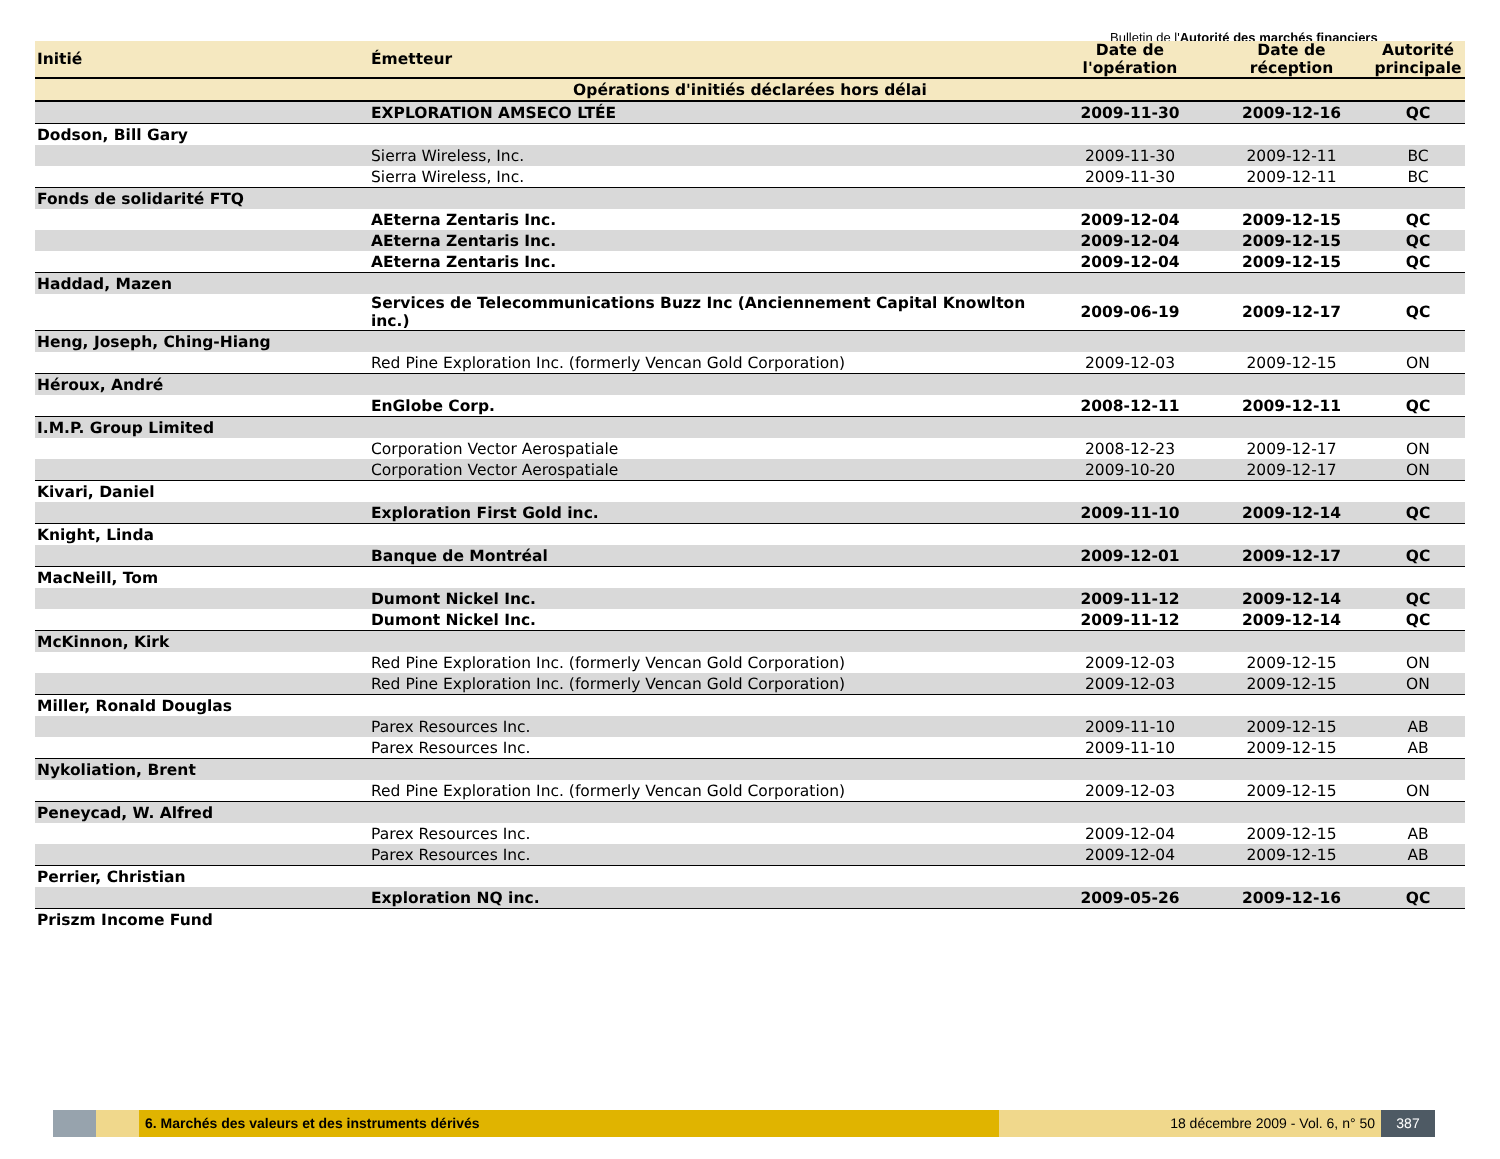Bulletin de l'Autorité des marchés financiers
| Opérations d'initiés déclarées hors délai | | | | |
| Initié | Émetteur | Date de l'opération | Date de réception | Autorité principale |
| | EXPLORATION AMSECO LTÉE | 2009-11-30 | 2009-12-16 | QC |
| Dodson, Bill Gary | | | | |
| | Sierra Wireless, Inc. | 2009-11-30 | 2009-12-11 | BC |
| | Sierra Wireless, Inc. | 2009-11-30 | 2009-12-11 | BC |
| Fonds de solidarité FTQ | | | | |
| | AEterna Zentaris Inc. | 2009-12-04 | 2009-12-15 | QC |
| | AEterna Zentaris Inc. | 2009-12-04 | 2009-12-15 | QC |
| | AEterna Zentaris Inc. | 2009-12-04 | 2009-12-15 | QC |
| Haddad, Mazen | | | | |
| | Services de Telecommunications Buzz Inc (Anciennement Capital Knowlton inc.) | 2009-06-19 | 2009-12-17 | QC |
| Heng, Joseph, Ching-Hiang | | | | |
| | Red Pine Exploration Inc. (formerly Vencan Gold Corporation) | 2009-12-03 | 2009-12-15 | ON |
| Héroux, André | | | | |
| | EnGlobe Corp. | 2008-12-11 | 2009-12-11 | QC |
| I.M.P. Group Limited | | | | |
| | Corporation Vector Aerospatiale | 2008-12-23 | 2009-12-17 | ON |
| | Corporation Vector Aerospatiale | 2009-10-20 | 2009-12-17 | ON |
| Kivari, Daniel | | | | |
| | Exploration First Gold inc. | 2009-11-10 | 2009-12-14 | QC |
| Knight, Linda | | | | |
| | Banque de Montréal | 2009-12-01 | 2009-12-17 | QC |
| MacNeill, Tom | | | | |
| | Dumont Nickel Inc. | 2009-11-12 | 2009-12-14 | QC |
| | Dumont Nickel Inc. | 2009-11-12 | 2009-12-14 | QC |
| McKinnon, Kirk | | | | |
| | Red Pine Exploration Inc. (formerly Vencan Gold Corporation) | 2009-12-03 | 2009-12-15 | ON |
| | Red Pine Exploration Inc. (formerly Vencan Gold Corporation) | 2009-12-03 | 2009-12-15 | ON |
| Miller, Ronald Douglas | | | | |
| | Parex Resources Inc. | 2009-11-10 | 2009-12-15 | AB |
| | Parex Resources Inc. | 2009-11-10 | 2009-12-15 | AB |
| Nykoliation, Brent | | | | |
| | Red Pine Exploration Inc. (formerly Vencan Gold Corporation) | 2009-12-03 | 2009-12-15 | ON |
| Peneycad, W. Alfred | | | | |
| | Parex Resources Inc. | 2009-12-04 | 2009-12-15 | AB |
| | Parex Resources Inc. | 2009-12-04 | 2009-12-15 | AB |
| Perrier, Christian | | | | |
| | Exploration NQ inc. | 2009-05-26 | 2009-12-16 | QC |
| Priszm Income Fund | | | | |
6. Marchés des valeurs et des instruments dérivés
18 décembre 2009 - Vol. 6, n° 50
387